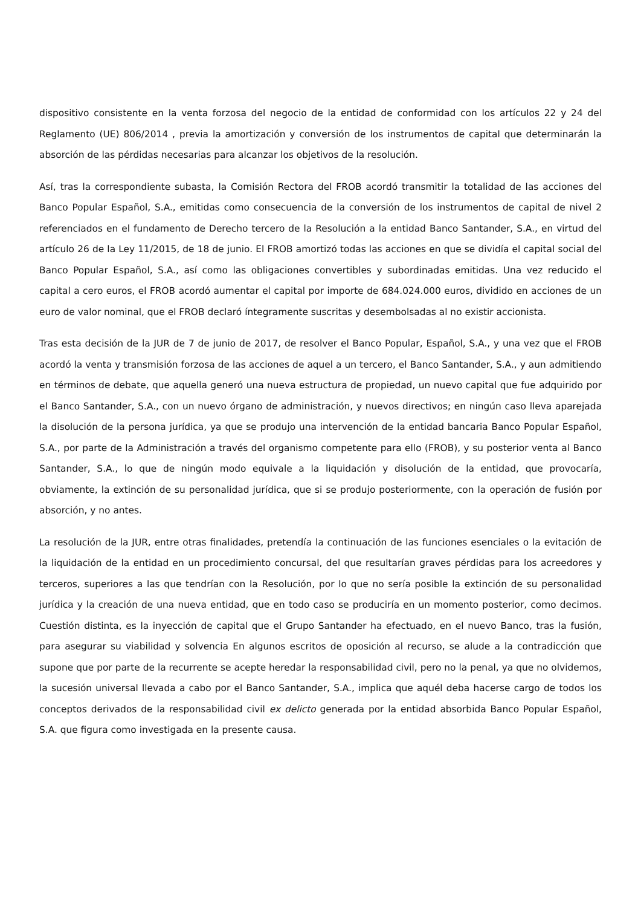dispositivo consistente en la venta forzosa del negocio de la entidad de conformidad con los artículos 22 y 24 del Reglamento (UE) 806/2014 , previa la amortización y conversión de los instrumentos de capital que determinarán la absorción de las pérdidas necesarias para alcanzar los objetivos de la resolución.
Así, tras la correspondiente subasta, la Comisión Rectora del FROB acordó transmitir la totalidad de las acciones del Banco Popular Español, S.A., emitidas como consecuencia de la conversión de los instrumentos de capital de nivel 2 referenciados en el fundamento de Derecho tercero de la Resolución a la entidad Banco Santander, S.A., en virtud del artículo 26 de la Ley 11/2015, de 18 de junio. El FROB amortizó todas las acciones en que se dividía el capital social del Banco Popular Español, S.A., así como las obligaciones convertibles y subordinadas emitidas. Una vez reducido el capital a cero euros, el FROB acordó aumentar el capital por importe de 684.024.000 euros, dividido en acciones de un euro de valor nominal, que el FROB declaró íntegramente suscritas y desembolsadas al no existir accionista.
Tras esta decisión de la JUR de 7 de junio de 2017, de resolver el Banco Popular, Español, S.A., y una vez que el FROB acordó la venta y transmisión forzosa de las acciones de aquel a un tercero, el Banco Santander, S.A., y aun admitiendo en términos de debate, que aquella generó una nueva estructura de propiedad, un nuevo capital que fue adquirido por el Banco Santander, S.A., con un nuevo órgano de administración, y nuevos directivos; en ningún caso lleva aparejada la disolución de la persona jurídica, ya que se produjo una intervención de la entidad bancaria Banco Popular Español, S.A., por parte de la Administración a través del organismo competente para ello (FROB), y su posterior venta al Banco Santander, S.A., lo que de ningún modo equivale a la liquidación y disolución de la entidad, que provocaría, obviamente, la extinción de su personalidad jurídica, que si se produjo posteriormente, con la operación de fusión por absorción, y no antes.
La resolución de la JUR, entre otras finalidades, pretendía la continuación de las funciones esenciales o la evitación de la liquidación de la entidad en un procedimiento concursal, del que resultarían graves pérdidas para los acreedores y terceros, superiores a las que tendrían con la Resolución, por lo que no sería posible la extinción de su personalidad jurídica y la creación de una nueva entidad, que en todo caso se produciría en un momento posterior, como decimos. Cuestión distinta, es la inyección de capital que el Grupo Santander ha efectuado, en el nuevo Banco, tras la fusión, para asegurar su viabilidad y solvencia En algunos escritos de oposición al recurso, se alude a la contradicción que supone que por parte de la recurrente se acepte heredar la responsabilidad civil, pero no la penal, ya que no olvidemos, la sucesión universal llevada a cabo por el Banco Santander, S.A., implica que aquél deba hacerse cargo de todos los conceptos derivados de la responsabilidad civil ex delicto generada por la entidad absorbida Banco Popular Español, S.A. que figura como investigada en la presente causa.